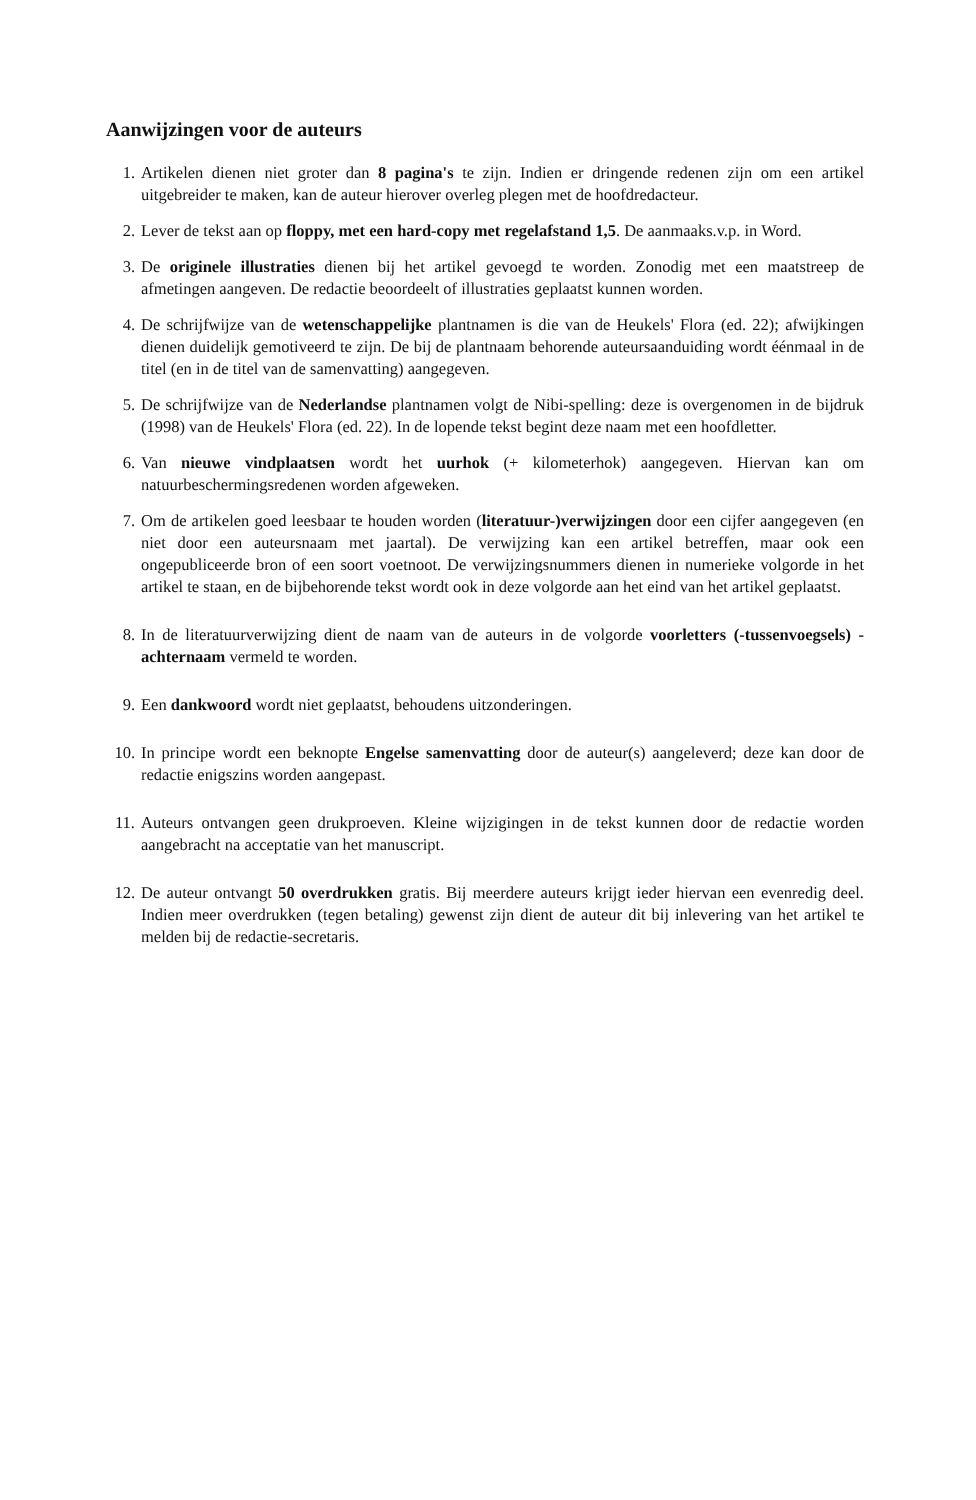Aanwijzingen voor de auteurs
1. Artikelen dienen niet groter dan 8 pagina's te zijn. Indien er dringende redenen zijn om een artikel uitgebreider te maken, kan de auteur hierover overleg plegen met de hoofdredacteur.
2. Lever de tekst aan op floppy, met een hard-copy met regelafstand 1,5. De aanmaaks.v.p. in Word.
3. De originele illustraties dienen bij het artikel gevoegd te worden. Zonodig met een maatstreep de afmetingen aangeven. De redactie beoordeelt of illustraties geplaatst kunnen worden.
4. De schrijfwijze van de wetenschappelijke plantnamen is die van de Heukels' Flora (ed. 22); afwijkingen dienen duidelijk gemotiveerd te zijn. De bij de plantnaam behorende auteursaanduiding wordt éénmaal in de titel (en in de titel van de samenvatting) aangegeven.
5. De schrijfwijze van de Nederlandse plantnamen volgt de Nibi-spelling: deze is overgenomen in de bijdruk (1998) van de Heukels' Flora (ed. 22). In de lopende tekst begint deze naam met een hoofdletter.
6. Van nieuwe vindplaatsen wordt het uurhok (+ kilometerhok) aangegeven. Hiervan kan om natuurbeschermingsredenen worden afgeweken.
7. Om de artikelen goed leesbaar te houden worden (literatuur-)verwijzingen door een cijfer aangegeven (en niet door een auteursnaam met jaartal). De verwijzing kan een artikel betreffen, maar ook een ongepubliceerde bron of een soort voetnoot. De verwijzingsnummers dienen in numerieke volgorde in het artikel te staan, en de bijbehorende tekst wordt ook in deze volgorde aan het eind van het artikel geplaatst.
8. In de literatuurverwijzing dient de naam van de auteurs in de volgorde voorletters (-tussenvoegsels) - achternaam vermeld te worden.
9. Een dankwoord wordt niet geplaatst, behoudens uitzonderingen.
10.
In principe wordt een beknopte Engelse samenvatting door de auteur(s) aangeleverd; deze kan door de redactie enigszins worden aangepast.
11.
Auteurs ontvangen geen drukproeven. Kleine wijzigingen in de tekst kunnen door de redactie worden aangebracht na acceptatie van het manuscript.
12.
De auteur ontvangt 50 overdrukken gratis. Bij meerdere auteurs krijgt ieder hiervan een evenredig deel. Indien meer overdrukken (tegen betaling) gewenst zijn dient de auteur dit bij inlevering van het artikel te melden bij de redactie-secretaris.